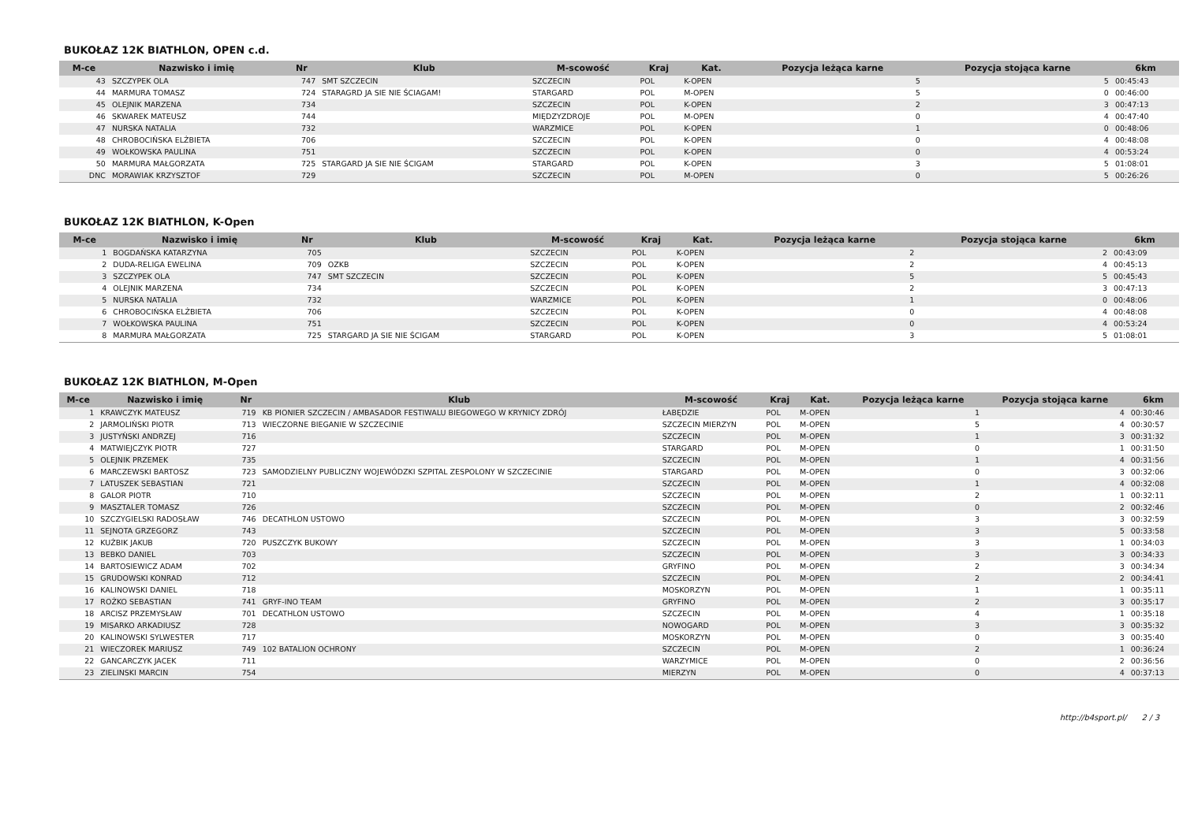BUKOŁAZ 12K BIATHLON, OPEN c.d.
| M-ce | Nazwisko i imię | Nr | Klub | M-scowość | Kraj | Kat. | Pozycja leżąca karne | Pozycja stojąca karne | 6km |
| --- | --- | --- | --- | --- | --- | --- | --- | --- | --- |
| 43 | SZCZYPEK OLA | 747 | SMT SZCZECIN | SZCZECIN | POL | K-OPEN | 5 | 5 | 00:45:43 |
| 44 | MARMURA TOMASZ | 724 | STARAGRD JA SIE NIE ŚCIAGAM! | STARGARD | POL | M-OPEN | 5 | 0 | 00:46:00 |
| 45 | OLEJNIK MARZENA | 734 | | SZCZECIN | POL | K-OPEN | 2 | 3 | 00:47:13 |
| 46 | SKWAREK MATEUSZ | 744 | | MIĘDZYZDROJE | POL | M-OPEN | 0 | 4 | 00:47:40 |
| 47 | NURSKA NATALIA | 732 | | WARZMICE | POL | K-OPEN | 1 | 0 | 00:48:06 |
| 48 | CHROBOCIŃSKA ELŻBIETA | 706 | | SZCZECIN | POL | K-OPEN | 0 | 4 | 00:48:08 |
| 49 | WOŁKOWSKA PAULINA | 751 | | SZCZECIN | POL | K-OPEN | 0 | 4 | 00:53:24 |
| 50 | MARMURA MAŁGORZATA | 725 | STARGARD JA SIE NIE ŚCIGAM | STARGARD | POL | K-OPEN | 3 | 5 | 01:08:01 |
| DNC | MORAWIAK KRZYSZTOF | 729 | | SZCZECIN | POL | M-OPEN | 0 | 5 | 00:26:26 |
BUKOŁAZ 12K BIATHLON, K-Open
| M-ce | Nazwisko i imię | Nr | Klub | M-scowość | Kraj | Kat. | Pozycja leżąca karne | Pozycja stojąca karne | 6km |
| --- | --- | --- | --- | --- | --- | --- | --- | --- | --- |
| 1 | BOGDAŃSKA KATARZYNA | 705 | | SZCZECIN | POL | K-OPEN | 2 | 2 | 00:43:09 |
| 2 | DUDA-RELIGA EWELINA | 709 | OZKB | SZCZECIN | POL | K-OPEN | 2 | 4 | 00:45:13 |
| 3 | SZCZYPEK OLA | 747 | SMT SZCZECIN | SZCZECIN | POL | K-OPEN | 5 | 5 | 00:45:43 |
| 4 | OLEJNIK MARZENA | 734 | | SZCZECIN | POL | K-OPEN | 2 | 3 | 00:47:13 |
| 5 | NURSKA NATALIA | 732 | | WARZMICE | POL | K-OPEN | 1 | 0 | 00:48:06 |
| 6 | CHROBOCIŃSKA ELŻBIETA | 706 | | SZCZECIN | POL | K-OPEN | 0 | 4 | 00:48:08 |
| 7 | WOŁKOWSKA PAULINA | 751 | | SZCZECIN | POL | K-OPEN | 0 | 4 | 00:53:24 |
| 8 | MARMURA MAŁGORZATA | 725 | STARGARD JA SIE NIE ŚCIGAM | STARGARD | POL | K-OPEN | 3 | 5 | 01:08:01 |
BUKOŁAZ 12K BIATHLON, M-Open
| M-ce | Nazwisko i imię | Nr | Klub | M-scowość | Kraj | Kat. | Pozycja leżąca karne | Pozycja stojąca karne | 6km |
| --- | --- | --- | --- | --- | --- | --- | --- | --- | --- |
| 1 | KRAWCZYK MATEUSZ | 719 | KB PIONIER SZCZECIN / AMBASADOR FESTIWALU BIEGOWEGO W KRYNICY ZDRÓJ | ŁABĘDZIE | POL | M-OPEN | 1 | 4 | 00:30:46 |
| 2 | JARMOLIŃSKI PIOTR | 713 | WIECZORNE BIEGANIE W SZCZECINIE | SZCZECIN MIERZYN | POL | M-OPEN | 5 | 4 | 00:30:57 |
| 3 | JUSTYŃSKI ANDRZEJ | 716 | | SZCZECIN | POL | M-OPEN | 1 | 3 | 00:31:32 |
| 4 | MATWIEJCZYK PIOTR | 727 | | STARGARD | POL | M-OPEN | 0 | 1 | 00:31:50 |
| 5 | OLEJNIK PRZEMEK | 735 | | SZCZECIN | POL | M-OPEN | 1 | 4 | 00:31:56 |
| 6 | MARCZEWSKI BARTOSZ | 723 | SAMODZIELNY PUBLICZNY WOJEWÓDZKI SZPITAL ZESPOLONY W SZCZECINIE | STARGARD | POL | M-OPEN | 0 | 3 | 00:32:06 |
| 7 | LATUSZEK SEBASTIAN | 721 | | SZCZECIN | POL | M-OPEN | 1 | 4 | 00:32:08 |
| 8 | GALOR PIOTR | 710 | | SZCZECIN | POL | M-OPEN | 2 | 1 | 00:32:11 |
| 9 | MASZTALER TOMASZ | 726 | | SZCZECIN | POL | M-OPEN | 0 | 2 | 00:32:46 |
| 10 | SZCZYGIELSKI RADOSŁAW | 746 | DECATHLON USTOWO | SZCZECIN | POL | M-OPEN | 3 | 3 | 00:32:59 |
| 11 | SEJNOTA GRZEGORZ | 743 | | SZCZECIN | POL | M-OPEN | 3 | 5 | 00:33:58 |
| 12 | KUŹBIK JAKUB | 720 | PUSZCZYK BUKOWY | SZCZECIN | POL | M-OPEN | 3 | 1 | 00:34:03 |
| 13 | BEBKO DANIEL | 703 | | SZCZECIN | POL | M-OPEN | 3 | 3 | 00:34:33 |
| 14 | BARTOSIEWICZ ADAM | 702 | | GRYFINO | POL | M-OPEN | 2 | 3 | 00:34:34 |
| 15 | GRUDOWSKI KONRAD | 712 | | SZCZECIN | POL | M-OPEN | 2 | 2 | 00:34:41 |
| 16 | KALINOWSKI DANIEL | 718 | | MOSKORZYN | POL | M-OPEN | 1 | 1 | 00:35:11 |
| 17 | ROŻKO SEBASTIAN | 741 | GRYF-INO TEAM | GRYFINO | POL | M-OPEN | 2 | 3 | 00:35:17 |
| 18 | ARCISZ PRZEMYSŁAW | 701 | DECATHLON USTOWO | SZCZECIN | POL | M-OPEN | 4 | 1 | 00:35:18 |
| 19 | MISARKO ARKADIUSZ | 728 | | NOWOGARD | POL | M-OPEN | 3 | 3 | 00:35:32 |
| 20 | KALINOWSKI SYLWESTER | 717 | | MOSKORZYN | POL | M-OPEN | 0 | 3 | 00:35:40 |
| 21 | WIECZOREK MARIUSZ | 749 | 102 BATALION OCHRONY | SZCZECIN | POL | M-OPEN | 2 | 1 | 00:36:24 |
| 22 | GANCARCZYK JACEK | 711 | | WARZYMICE | POL | M-OPEN | 0 | 2 | 00:36:56 |
| 23 | ZIELINSKI MARCIN | 754 | | MIERZYN | POL | M-OPEN | 0 | 4 | 00:37:13 |
http://b4sport.pl/ 2 / 3